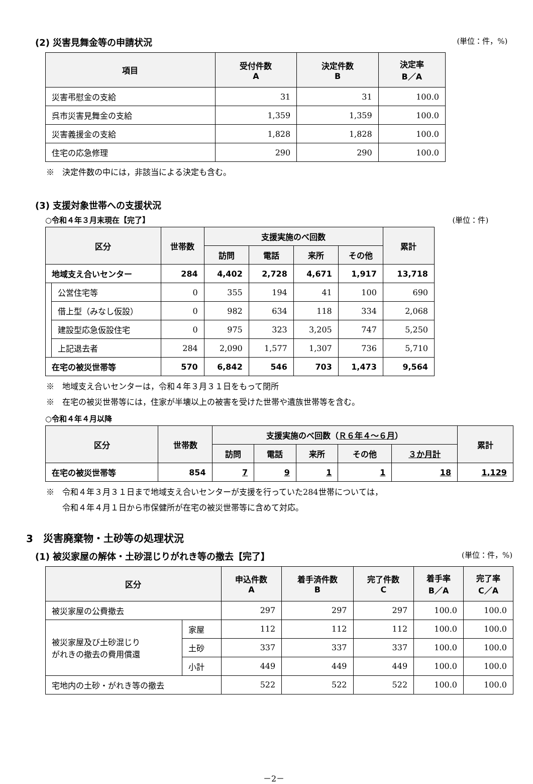(2) 災害見舞金等の申請状況 (単位：件，%)
| 項目 | 受付件数 A | 決定件数 B | 決定率 B／A |
| --- | --- | --- | --- |
| 災害弔慰金の支給 | 31 | 31 | 100.0 |
| 呉市災害見舞金の支給 | 1,359 | 1,359 | 100.0 |
| 災害義援金の支給 | 1,828 | 1,828 | 100.0 |
| 住宅の応急修理 | 290 | 290 | 100.0 |
※　決定件数の中には，非該当による決定も含む。
(3) 支援対象世帯への支援状況
○令和４年３月末現在【完了】 (単位：件)
| 区分 | | 世帯数 | 支援実施のべ回数 | | | | 累計 |
| --- | --- | --- | --- | --- | --- | --- | --- |
| | | | 訪問 | 電話 | 来所 | その他 | |
| 地域支え合いセンター | | 284 | 4,402 | 2,728 | 4,671 | 1,917 | 13,718 |
| | 公営住宅等 | 0 | 355 | 194 | 41 | 100 | 690 |
| | 借上型（みなし仮設） | 0 | 982 | 634 | 118 | 334 | 2,068 |
| | 建設型応急仮設住宅 | 0 | 975 | 323 | 3,205 | 747 | 5,250 |
| | 上記退去者 | 284 | 2,090 | 1,577 | 1,307 | 736 | 5,710 |
| 在宅の被災世帯等 | | 570 | 6,842 | 546 | 703 | 1,473 | 9,564 |
※　地域支え合いセンターは，令和４年３月３１日をもって閉所
※　在宅の被災世帯等には，住家が半壊以上の被害を受けた世帯や遺族世帯等を含む。
○令和４年４月以降
| 区分 | 世帯数 | 支援実施のべ回数（ Ｒ６年４～６月 ） | | | | | 累計 |
| --- | --- | --- | --- | --- | --- | --- | --- |
| | | 訪問 | 電話 | 来所 | その他 | ３か月計 | |
| 在宅の被災世帯等 | 854 | 7 | 9 | 1 | 1 | 18 | 1,129 |
※　令和４年３月３１日まで地域支え合いセンターが支援を行っていた284世帯については，
　　令和４年４月１日から市保健所が在宅の被災世帯等に含めて対応。
3　災害廃棄物・土砂等の処理状況
(1) 被災家屋の解体・土砂混じりがれき等の撤去【完了】 (単位：件，%)
| 区分 | | 申込件数 A | 着手済件数 B | 完了件数 C | 着手率 B／A | 完了率 C／A |
| --- | --- | --- | --- | --- | --- | --- |
| 被災家屋の公費撤去 | | 297 | 297 | 297 | 100.0 | 100.0 |
| 被災家屋及び土砂混じり がれきの撤去の費用償還 | 家屋 | 112 | 112 | 112 | 100.0 | 100.0 |
| | 土砂 | 337 | 337 | 337 | 100.0 | 100.0 |
| | 小計 | 449 | 449 | 449 | 100.0 | 100.0 |
| 宅地内の土砂・がれき等の撤去 | | 522 | 522 | 522 | 100.0 | 100.0 |
－2－